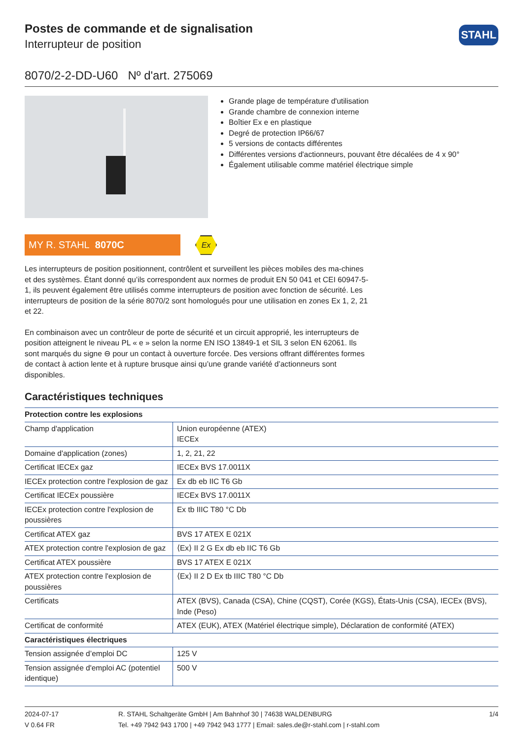Postes de commande et de signalisation
Interrupteur de position
STAHL
8070/2-2-DD-U60 Nº d'art. 275069
Grande plage de température d'utilisation
Grande chambre de connexion interne
Boîtier Ex e en plastique
Degré de protection IP66/67
5 versions de contacts différentes
Différentes versions d'actionneurs, pouvant être décalées de 4 x 90°
Également utilisable comme matériel électrique simple
MY R. STAHL 8070C
Ex
Les interrupteurs de position positionnent, contrôlent et surveillent les pièces mobiles des ma-chines et des systèmes. Étant donné qu’ils correspondent aux normes de produit EN 50 041 et CEI 60947-5-1, ils peuvent également être utilisés comme interrupteurs de position avec fonction de sécurité. Les interrupteurs de position de la série 8070/2 sont homologués pour une utilisation en zones Ex 1, 2, 21 et 22.
En combinaison avec un contrôleur de porte de sécurité et un circuit approprié, les interrupteurs de position atteignent le niveau PL « e » selon la norme EN ISO 13849-1 et SIL 3 selon EN 62061. Ils sont marqués du signe ⊖ pour un contact à ouverture forcée. Des versions offrant différentes formes de contact à action lente et à rupture brusque ainsi qu’une grande variété d’actionneurs sont disponibles.
Caractéristiques techniques
| Protection contre les explosions | |
| --- | --- |
| Champ d'application | Union européenne (ATEX) IECEx |
| Domaine d'application (zones) | 1, 2, 21, 22 |
| Certificat IECEx gaz | IECEx BVS 17.0011X |
| IECEx protection contre l'explosion de gaz | Ex db eb IIC T6 Gb |
| Certificat IECEx poussière | IECEx BVS 17.0011X |
| IECEx protection contre l'explosion de poussières | Ex tb IIIC T80 °C Db |
| Certificat ATEX gaz | BVS 17 ATEX E 021X |
| ATEX protection contre l'explosion de gaz | ⟨Ex⟩ II 2 G Ex db eb IIC T6 Gb |
| Certificat ATEX poussière | BVS 17 ATEX E 021X |
| ATEX protection contre l'explosion de poussières | ⟨Ex⟩ II 2 D Ex tb IIIC T80 °C Db |
| Certificats | ATEX (BVS), Canada (CSA), Chine (CQST), Corée (KGS), États-Unis (CSA), IECEx (BVS), Inde (Peso) |
| Certificat de conformité | ATEX (EUK), ATEX (Matériel électrique simple), Déclaration de conformité (ATEX) |
| Caractéristiques électriques | |
| Tension assignée d’emploi DC | 125 V |
| Tension assignée d'emploi AC (potentiel identique) | 500 V |
2024-07-17
V 0.64 FR
R. STAHL Schaltgeräte GmbH | Am Bahnhof 30 | 74638 WALDENBURG
Tel. +49 7942 943 1700 | +49 7942 943 1777 | Email: sales.de@r-stahl.com | r-stahl.com
1/4